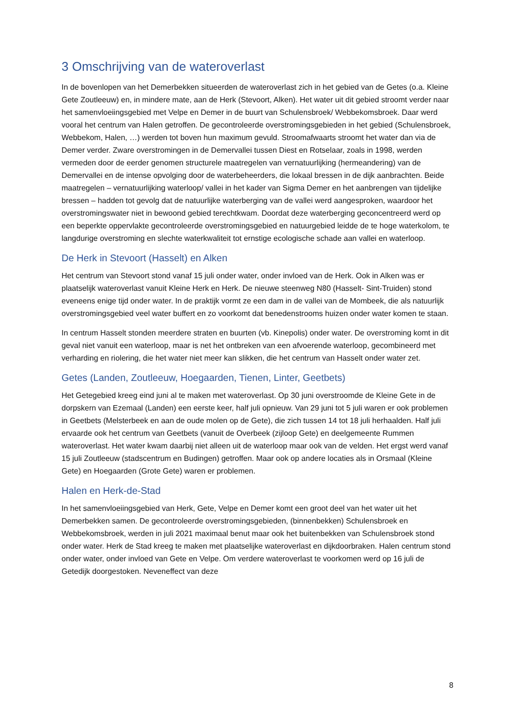3 Omschrijving van de wateroverlast
In de bovenlopen van het Demerbekken situeerden de wateroverlast zich in het gebied van de Getes (o.a. Kleine Gete Zoutleeuw) en, in mindere mate, aan de Herk (Stevoort, Alken). Het water uit dit gebied stroomt verder naar het samenvloeiingsgebied met Velpe en Demer in de buurt van Schulensbroek/ Webbekomsbroek. Daar werd vooral het centrum van Halen getroffen. De gecontroleerde overstromingsgebieden in het gebied (Schulensbroek, Webbekom, Halen, …) werden tot boven hun maximum gevuld. Stroomafwaarts stroomt het water dan via de Demer verder. Zware overstromingen in de Demervallei tussen Diest en Rotselaar, zoals in 1998, werden vermeden door de eerder genomen structurele maatregelen van vernatuurlijking (hermeandering) van de Demervallei en de intense opvolging door de waterbeheerders, die lokaal bressen in de dijk aanbrachten. Beide maatregelen – vernatuurlijking waterloop/ vallei in het kader van Sigma Demer en het aanbrengen van tijdelijke bressen – hadden tot gevolg dat de natuurlijke waterberging van de vallei werd aangesproken, waardoor het overstromingswater niet in bewoond gebied terechtkwam. Doordat deze waterberging geconcentreerd werd op een beperkte oppervlakte gecontroleerde overstromingsgebied en natuurgebied leidde de te hoge waterkolom, te langdurige overstroming en slechte waterkwaliteit tot ernstige ecologische schade aan vallei en waterloop.
De Herk in Stevoort (Hasselt) en Alken
Het centrum van Stevoort stond vanaf 15 juli onder water, onder invloed van de Herk. Ook in Alken was er plaatselijk wateroverlast vanuit Kleine Herk en Herk. De nieuwe steenweg N80 (Hasselt- Sint-Truiden) stond eveneens enige tijd onder water. In de praktijk vormt ze een dam in de vallei van de Mombeek, die als natuurlijk overstromingsgebied veel water buffert en zo voorkomt dat benedenstrooms huizen onder water komen te staan.
In centrum Hasselt stonden meerdere straten en buurten (vb. Kinepolis) onder water. De overstroming komt in dit geval niet vanuit een waterloop, maar is net het ontbreken van een afvoerende waterloop, gecombineerd met verharding en riolering, die het water niet meer kan slikken, die het centrum van Hasselt onder water zet.
Getes (Landen, Zoutleeuw, Hoegaarden, Tienen, Linter, Geetbets)
Het Getegebied kreeg eind juni al te maken met wateroverlast. Op 30 juni overstroomde de Kleine Gete in de dorpskern van Ezemaal (Landen) een eerste keer, half juli opnieuw. Van 29 juni tot 5 juli waren er ook problemen in Geetbets (Melsterbeek en aan de oude molen op de Gete), die zich tussen 14 tot 18 juli herhaalden. Half juli ervaarde ook het centrum van Geetbets (vanuit de Overbeek (zijloop Gete) en deelgemeente Rummen wateroverlast. Het water kwam daarbij niet alleen uit de waterloop maar ook van de velden. Het ergst werd vanaf 15 juli Zoutleeuw (stadscentrum en Budingen) getroffen. Maar ook op andere locaties als in Orsmaal (Kleine Gete) en Hoegaarden (Grote Gete) waren er problemen.
Halen en Herk-de-Stad
In het samenvloeiingsgebied van Herk, Gete, Velpe en Demer komt een groot deel van het water uit het Demerbekken samen. De gecontroleerde overstromingsgebieden, (binnenbekken) Schulensbroek en Webbekomsbroek, werden in juli 2021 maximaal benut maar ook het buitenbekken van Schulensbroek stond onder water. Herk de Stad kreeg te maken met plaatselijke wateroverlast en dijkdoorbraken. Halen centrum stond onder water, onder invloed van Gete en Velpe. Om verdere wateroverlast te voorkomen werd op 16 juli de Getedijk doorgestoken. Neveneffect van deze
8